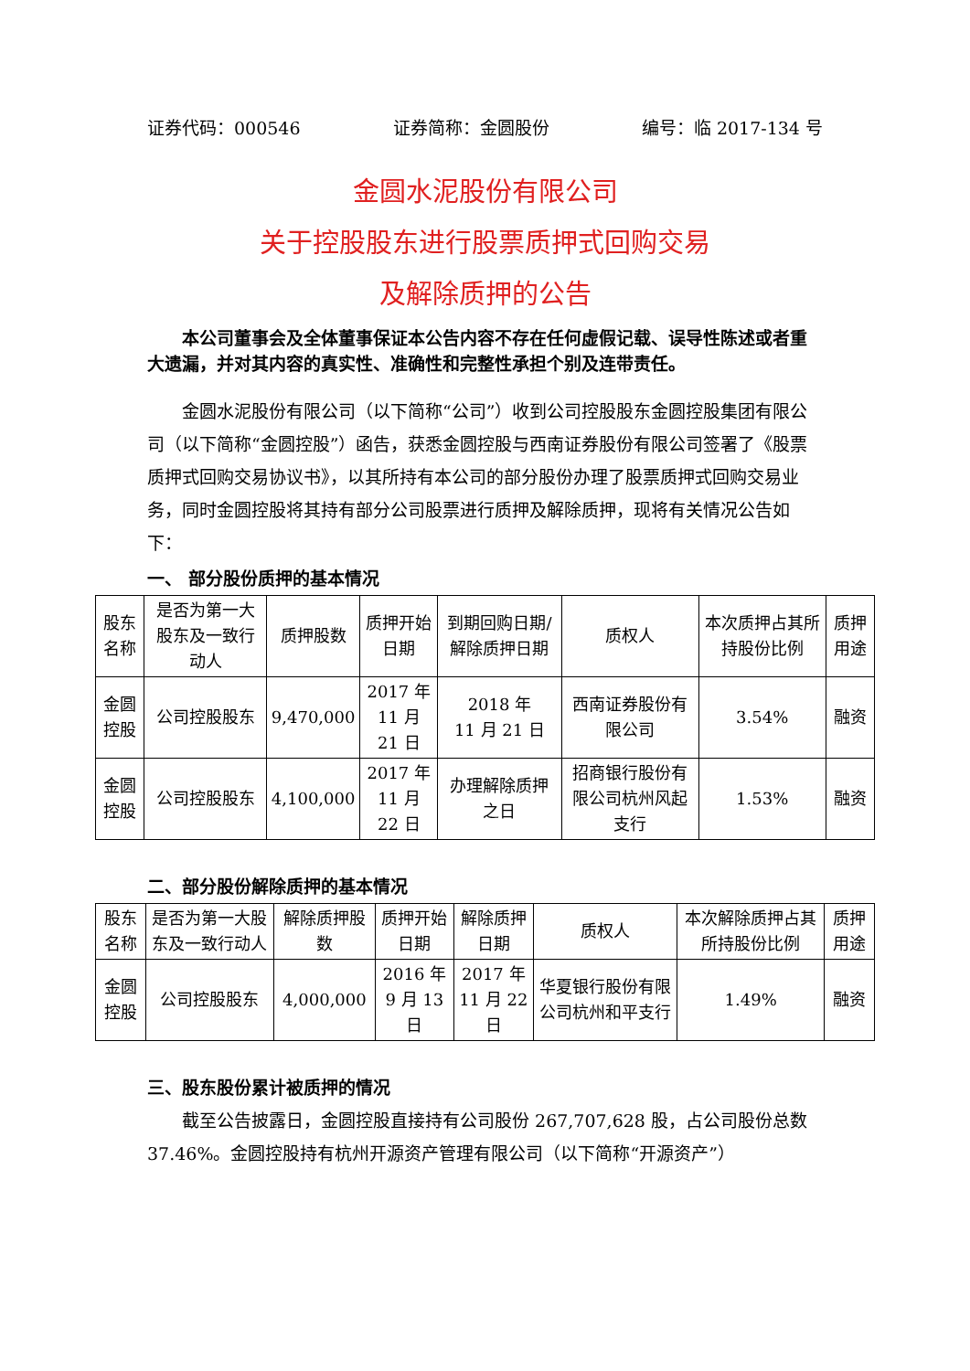证券代码：000546 证券简称：金圆股份 编号：临 2017-134 号
金圆水泥股份有限公司
关于控股股东进行股票质押式回购交易
及解除质押的公告
本公司董事会及全体董事保证本公告内容不存在任何虚假记载、误导性陈述或者重大遗漏，并对其内容的真实性、准确性和完整性承担个别及连带责任。
金圆水泥股份有限公司（以下简称“公司”）收到公司控股股东金圆控股集团有限公司（以下简称“金圆控股”）函告，获悉金圆控股与西南证券股份有限公司签署了《股票质押式回购交易协议书》，以其所持有本公司的部分股份办理了股票质押式回购交易业务，同时金圆控股将其持有部分公司股票进行质押及解除质押，现将有关情况公告如下：
一、 部分股份质押的基本情况
| 股东名称 | 是否为第一大股东及一致行动人 | 质押股数 | 质押开始日期 | 到期回购日期/解除质押日期 | 质权人 | 本次质押占其所持股份比例 | 质押用途 |
| --- | --- | --- | --- | --- | --- | --- | --- |
| 金圆控股 | 公司控股股东 | 9,470,000 | 2017 年 11 月 21 日 | 2018 年 11 月 21 日 | 西南证券股份有限公司 | 3.54% | 融资 |
| 金圆控股 | 公司控股股东 | 4,100,000 | 2017 年 11 月 22 日 | 办理解除质押之日 | 招商银行股份有限公司杭州风起支行 | 1.53% | 融资 |
二、部分股份解除质押的基本情况
| 股东名称 | 是否为第一大股东及一致行动人 | 解除质押股数 | 质押开始日期 | 解除质押日期 | 质权人 | 本次解除质押占其所持股份比例 | 质押用途 |
| --- | --- | --- | --- | --- | --- | --- | --- |
| 金圆控股 | 公司控股股东 | 4,000,000 | 2016 年 9 月 13 日 | 2017 年 11 月 22 日 | 华夏银行股份有限公司杭州和平支行 | 1.49% | 融资 |
三、股东股份累计被质押的情况
截至公告披露日，金圆控股直接持有公司股份 267,707,628 股，占公司股份总数 37.46%。金圆控股持有杭州开源资产管理有限公司（以下简称“开源资产”）